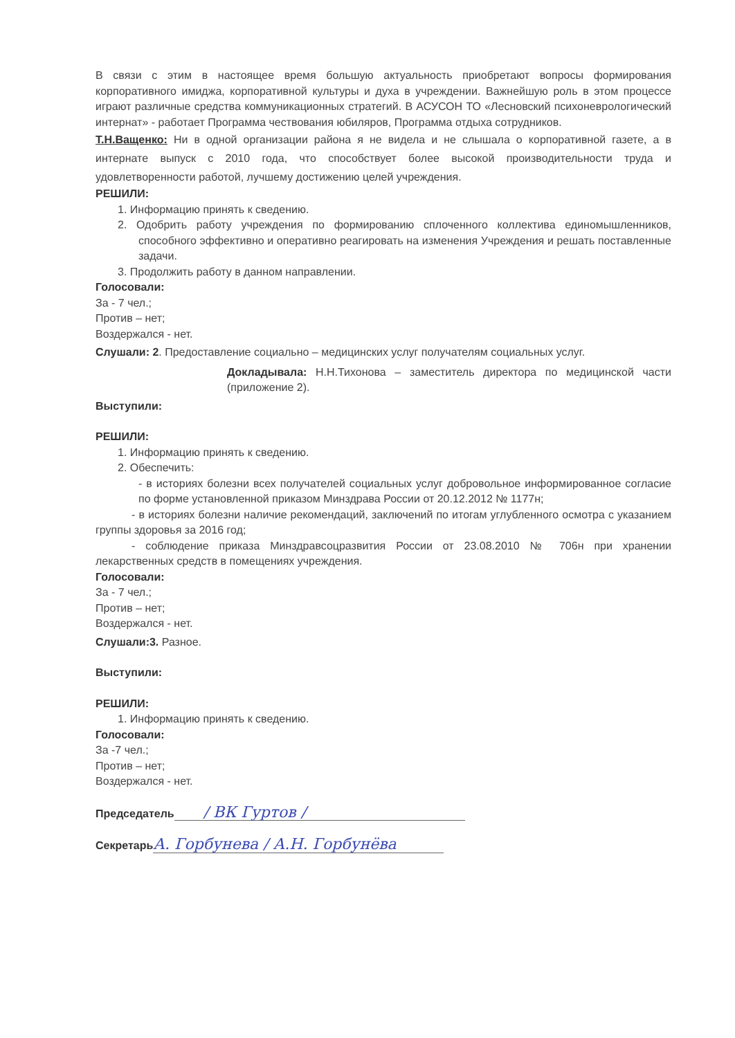В связи с этим в настоящее время большую актуальность приобретают вопросы формирования корпоративного имиджа, корпоративной культуры и духа в учреждении. Важнейшую роль в этом процессе играют различные средства коммуникационных стратегий. В АСУСОН ТО «Лесновский психоневрологический интернат» - работает Программа чествования юбиляров, Программа отдыха сотрудников.
Т.Н.Ващенко: Ни в одной организации района я не видела и не слышала о корпоративной газете, а в интернате выпуск с 2010 года, что способствует более высокой производительности труда и удовлетворенности работой, лучшему достижению целей учреждения.
РЕШИЛИ:
1. Информацию принять к сведению.
2. Одобрить работу учреждения по формированию сплоченного коллектива единомышленников, способного эффективно и оперативно реагировать на изменения Учреждения и решать поставленные задачи.
3. Продолжить работу в данном направлении.
Голосовали:
За - 7 чел.;
Против – нет;
Воздержался - нет.
Слушали: 2. Предоставление социально – медицинских услуг получателям социальных услуг.
Докладывала: Н.Н.Тихонова – заместитель директора по медицинской части (приложение 2).
Выступили:
РЕШИЛИ:
1. Информацию принять к сведению.
2. Обеспечить:
- в историях болезни всех получателей социальных услуг добровольное информированное согласие по форме установленной приказом Минздрава России от 20.12.2012 № 1177н;
- в историях болезни наличие рекомендаций, заключений по итогам углубленного осмотра с указанием группы здоровья за 2016 год;
- соблюдение приказа Минздравсоцразвития России от 23.08.2010 № 706н при хранении лекарственных средств в помещениях учреждения.
Голосовали:
За - 7 чел.;
Против – нет;
Воздержался - нет.
Слушали:3. Разное.
Выступили:
РЕШИЛИ:
1. Информацию принять к сведению.
Голосовали:
За -7 чел.;
Против – нет;
Воздержался - нет.
Председатель / ВК Гуртов /
Секретарь А. Горбунева / А.Н. Горбунёва